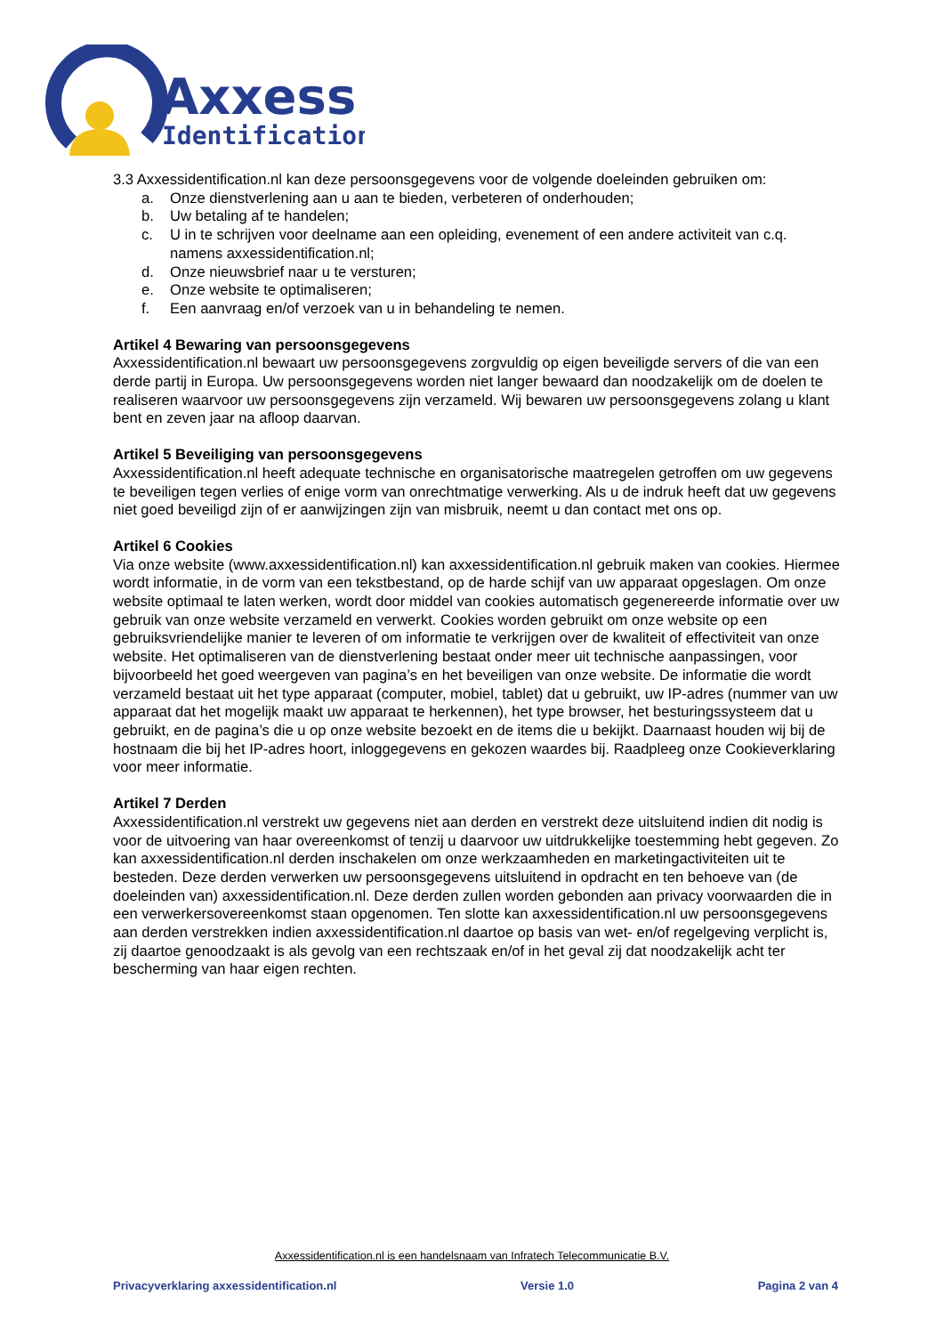Axxess
Identification
3.3 Axxessidentification.nl kan deze persoonsgegevens voor de volgende doeleinden gebruiken om:
a. Onze dienstverlening aan u aan te bieden, verbeteren of onderhouden;
b. Uw betaling af te handelen;
c. U in te schrijven voor deelname aan een opleiding, evenement of een andere activiteit van c.q. namens axxessidentification.nl;
d. Onze nieuwsbrief naar u te versturen;
e. Onze website te optimaliseren;
f. Een aanvraag en/of verzoek van u in behandeling te nemen.
Artikel 4 Bewaring van persoonsgegevens
Axxessidentification.nl bewaart uw persoonsgegevens zorgvuldig op eigen beveiligde servers of die van een derde partij in Europa. Uw persoonsgegevens worden niet langer bewaard dan noodzakelijk om de doelen te realiseren waarvoor uw persoonsgegevens zijn verzameld. Wij bewaren uw persoonsgegevens zolang u klant bent en zeven jaar na afloop daarvan.
Artikel 5 Beveiliging van persoonsgegevens
Axxessidentification.nl heeft adequate technische en organisatorische maatregelen getroffen om uw gegevens te beveiligen tegen verlies of enige vorm van onrechtmatige verwerking. Als u de indruk heeft dat uw gegevens niet goed beveiligd zijn of er aanwijzingen zijn van misbruik, neemt u dan contact met ons op.
Artikel 6 Cookies
Via onze website (www.axxessidentification.nl) kan axxessidentification.nl gebruik maken van cookies. Hiermee wordt informatie, in de vorm van een tekstbestand, op de harde schijf van uw apparaat opgeslagen. Om onze website optimaal te laten werken, wordt door middel van cookies automatisch gegenereerde informatie over uw gebruik van onze website verzameld en verwerkt. Cookies worden gebruikt om onze website op een gebruiksvriendelijke manier te leveren of om informatie te verkrijgen over de kwaliteit of effectiviteit van onze website. Het optimaliseren van de dienstverlening bestaat onder meer uit technische aanpassingen, voor bijvoorbeeld het goed weergeven van pagina’s en het beveiligen van onze website. De informatie die wordt verzameld bestaat uit het type apparaat (computer, mobiel, tablet) dat u gebruikt, uw IP-adres (nummer van uw apparaat dat het mogelijk maakt uw apparaat te herkennen), het type browser, het besturingssysteem dat u gebruikt, en de pagina’s die u op onze website bezoekt en de items die u bekijkt. Daarnaast houden wij bij de hostnaam die bij het IP-adres hoort, inloggegevens en gekozen waardes bij. Raadpleeg onze Cookieverklaring voor meer informatie.
Artikel 7 Derden
Axxessidentification.nl verstrekt uw gegevens niet aan derden en verstrekt deze uitsluitend indien dit nodig is voor de uitvoering van haar overeenkomst of tenzij u daarvoor uw uitdrukkelijke toestemming hebt gegeven. Zo kan axxessidentification.nl derden inschakelen om onze werkzaamheden en marketingactiviteiten uit te besteden. Deze derden verwerken uw persoonsgegevens uitsluitend in opdracht en ten behoeve van (de doeleinden van) axxessidentification.nl. Deze derden zullen worden gebonden aan privacy voorwaarden die in een verwerkersovereenkomst staan opgenomen. Ten slotte kan axxessidentification.nl uw persoonsgegevens aan derden verstrekken indien axxessidentification.nl daartoe op basis van wet- en/of regelgeving verplicht is, zij daartoe genoodzaakt is als gevolg van een rechtszaak en/of in het geval zij dat noodzakelijk acht ter bescherming van haar eigen rechten.
Axxessidentification.nl is een handelsnaam van Infratech Telecommunicatie B.V.
Privacyverklaring axxessidentification.nl Versie 1.0 Pagina 2 van 4